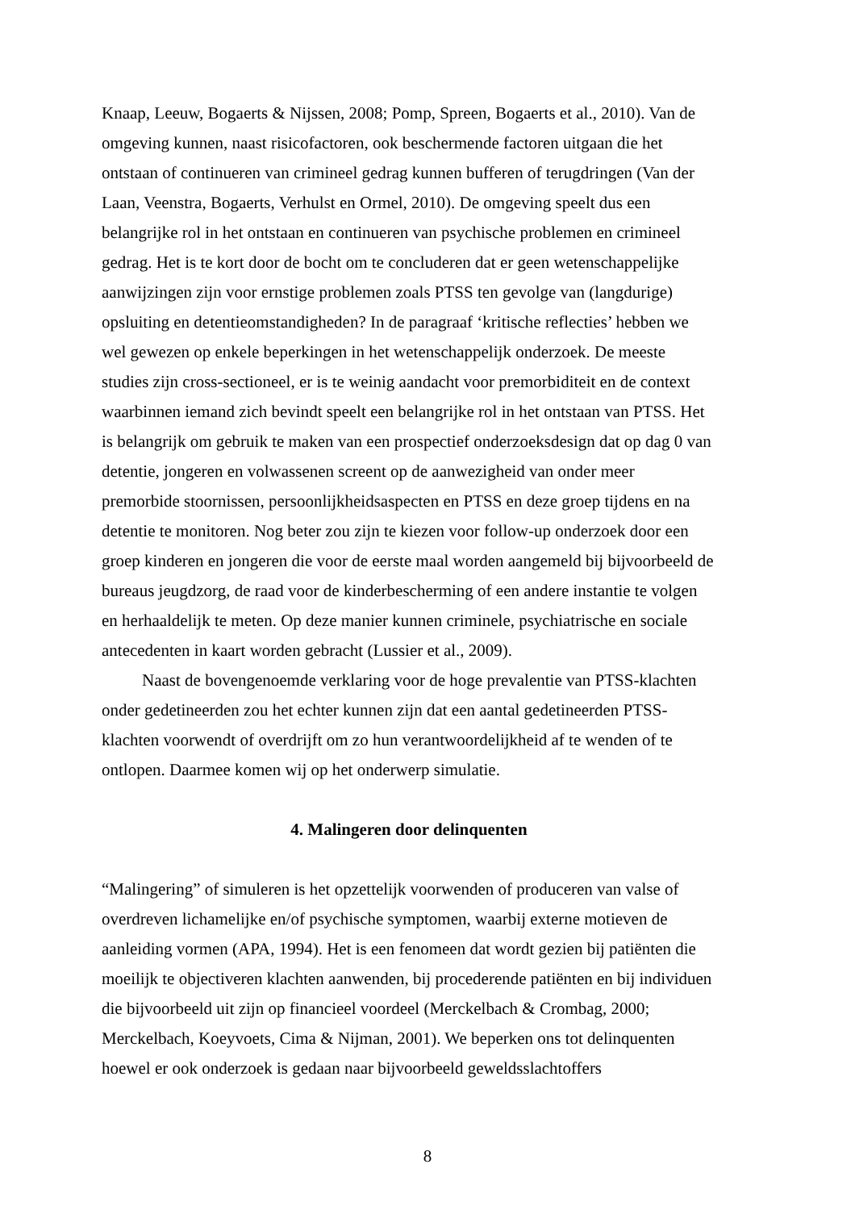Knaap, Leeuw, Bogaerts & Nijssen, 2008; Pomp, Spreen, Bogaerts et al., 2010). Van de omgeving kunnen, naast risicofactoren, ook beschermende factoren uitgaan die het ontstaan of continueren van crimineel gedrag kunnen bufferen of terugdringen (Van der Laan, Veenstra, Bogaerts, Verhulst en Ormel, 2010). De omgeving speelt dus een belangrijke rol in het ontstaan en continueren van psychische problemen en crimineel gedrag. Het is te kort door de bocht om te concluderen dat er geen wetenschappelijke aanwijzingen zijn voor ernstige problemen zoals PTSS ten gevolge van (langdurige) opsluiting en detentieomstandigheden? In de paragraaf ‘kritische reflecties’ hebben we wel gewezen op enkele beperkingen in het wetenschappelijk onderzoek. De meeste studies zijn cross-sectioneel, er is te weinig aandacht voor premorbiditeit en de context waarbinnen iemand zich bevindt speelt een belangrijke rol in het ontstaan van PTSS. Het is belangrijk om gebruik te maken van een prospectief onderzoeksdesign dat op dag 0 van detentie, jongeren en volwassenen screent op de aanwezigheid van onder meer premorbide stoornissen, persoonlijkheidsaspecten en PTSS en deze groep tijdens en na detentie te monitoren. Nog beter zou zijn te kiezen voor follow-up onderzoek door een groep kinderen en jongeren die voor de eerste maal worden aangemeld bij bijvoorbeeld de bureaus jeugdzorg, de raad voor de kinderbescherming of een andere instantie te volgen en herhaaldelijk te meten. Op deze manier kunnen criminele, psychiatrische en sociale antecedenten in kaart worden gebracht (Lussier et al., 2009).
Naast de bovengenoemde verklaring voor de hoge prevalentie van PTSS-klachten onder gedetineerden zou het echter kunnen zijn dat een aantal gedetineerden PTSS-klachten voorwendt of overdrijft om zo hun verantwoordelijkheid af te wenden of te ontlopen. Daarmee komen wij op het onderwerp simulatie.
4. Malingeren door delinquenten
“Malingering” of simuleren is het opzettelijk voorwenden of produceren van valse of overdreven lichamelijke en/of psychische symptomen, waarbij externe motieven de aanleiding vormen (APA, 1994). Het is een fenomeen dat wordt gezien bij patiënten die moeilijk te objectiveren klachten aanwenden, bij procederende patiënten en bij individuen die bijvoorbeeld uit zijn op financieel voordeel (Merckelbach & Crombag, 2000; Merckelbach, Koeyvoets, Cima & Nijman, 2001). We beperken ons tot delinquenten hoewel er ook onderzoek is gedaan naar bijvoorbeeld geweldsslachtoffers
8